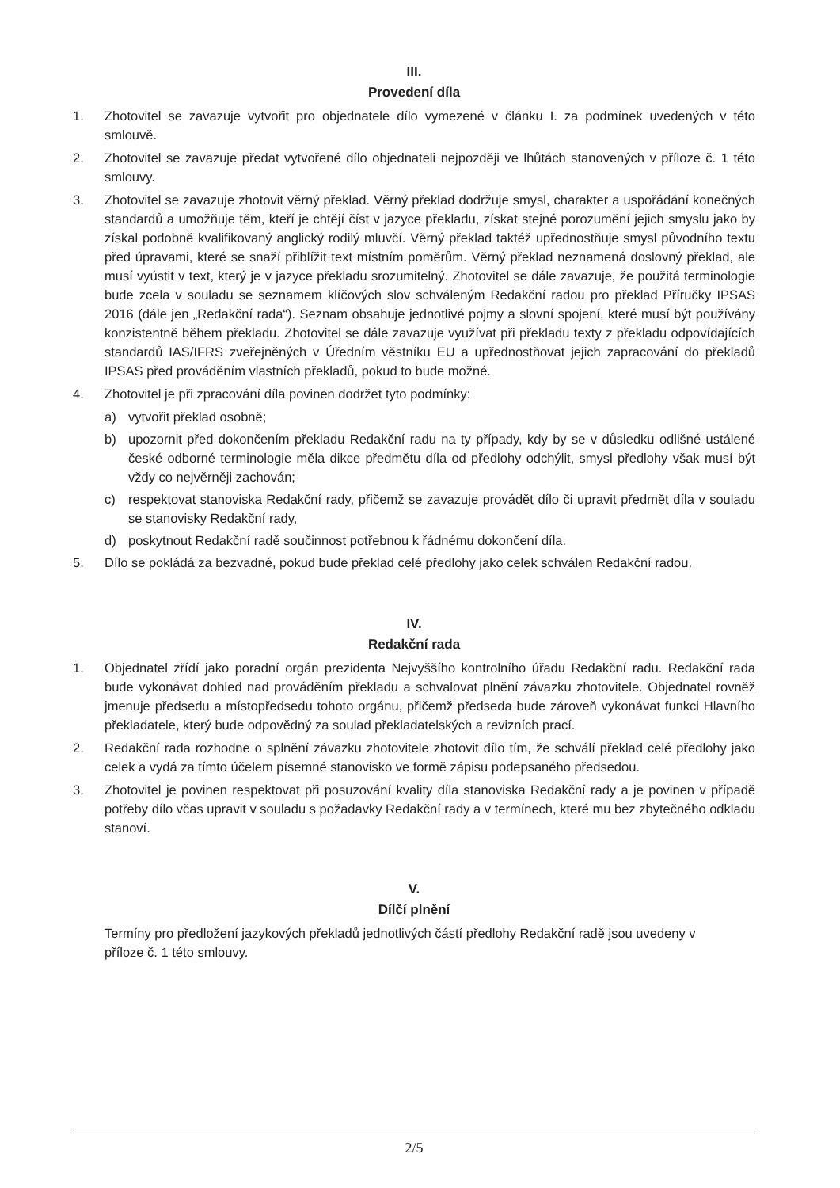III.
Provedení díla
1. Zhotovitel se zavazuje vytvořit pro objednatele dílo vymezené v článku I. za podmínek uvedených v této smlouvě.
2. Zhotovitel se zavazuje předat vytvořené dílo objednateli nejpozději ve lhůtách stanovených v příloze č. 1 této smlouvy.
3. Zhotovitel se zavazuje zhotovit věrný překlad. Věrný překlad dodržuje smysl, charakter a uspořádání konečných standardů a umožňuje těm, kteří je chtějí číst v jazyce překladu, získat stejné porozumění jejich smyslu jako by získal podobně kvalifikovaný anglický rodilý mluvčí. Věrný překlad taktéž upřednostňuje smysl původního textu před úpravami, které se snaží přiblížit text místním poměrům. Věrný překlad neznamená doslovný překlad, ale musí vyústit v text, který je v jazyce překladu srozumitelný. Zhotovitel se dále zavazuje, že použitá terminologie bude zcela v souladu se seznamem klíčových slov schváleným Redakční radou pro překlad Příručky IPSAS 2016 (dále jen „Redakční rada“). Seznam obsahuje jednotlivé pojmy a slovní spojení, které musí být používány konzistentně během překladu. Zhotovitel se dále zavazuje využívat při překladu texty z překladu odpovídajících standardů IAS/IFRS zveřejněných v Úředním věstníku EU a upřednostňovat jejich zapracování do překladů IPSAS před prováděním vlastních překladů, pokud to bude možné.
4. Zhotovitel je při zpracování díla povinen dodržet tyto podmínky:
a) vytvořit překlad osobně;
b) upozornit před dokončením překladu Redakční radu na ty případy, kdy by se v důsledku odlišné ustálené české odborné terminologie měla dikce předmětu díla od předlohy odchýlit, smysl předlohy však musí být vždy co nejvěrněji zachován;
c) respektovat stanoviska Redakční rady, přičemž se zavazuje provádět dílo či upravit předmět díla v souladu se stanovisky Redakční rady,
d) poskytnout Redakční radě součinnost potřebnou k řádnému dokončení díla.
5. Dílo se pokládá za bezvadné, pokud bude překlad celé předlohy jako celek schválen Redakční radou.
IV.
Redakční rada
1. Objednatel zřídí jako poradní orgán prezidenta Nejvyššího kontrolního úřadu Redakční radu. Redakční rada bude vykonávat dohled nad prováděním překladu a schvalovat plnění závazku zhotovitele. Objednatel rovněž jmenuje předsedu a místopředsedu tohoto orgánu, přičemž předseda bude zároveň vykonávat funkci Hlavního překladatele, který bude odpovědný za soulad překladatelských a revizních prací.
2. Redakční rada rozhodne o splnění závazku zhotovitele zhotovit dílo tím, že schválí překlad celé předlohy jako celek a vydá za tímto účelem písemné stanovisko ve formě zápisu podepsaného předsedou.
3. Zhotovitel je povinen respektovat při posuzování kvality díla stanoviska Redakční rady a je povinen v případě potřeby dílo včas upravit v souladu s požadavky Redakční rady a v termínech, které mu bez zbytečného odkladu stanoví.
V.
Dílčí plnění
Termíny pro předložení jazykových překladů jednotlivých částí předlohy Redakční radě jsou uvedeny v příloze č. 1 této smlouvy.
2/5